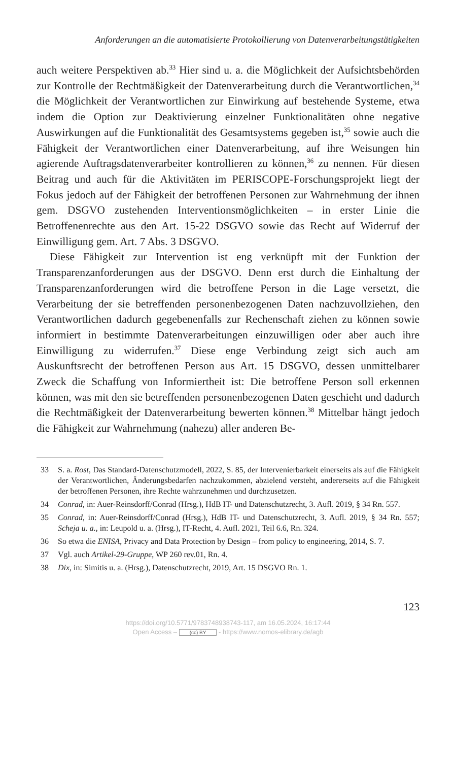Anforderungen an die automatisierte Protokollierung von Datenverarbeitungstätigkeiten
auch weitere Perspektiven ab.<sup>33</sup> Hier sind u. a. die Möglichkeit der Aufsichtsbehörden zur Kontrolle der Rechtmäßigkeit der Datenverarbeitung durch die Verantwortlichen,<sup>34</sup> die Möglichkeit der Verantwortlichen zur Einwirkung auf bestehende Systeme, etwa indem die Option zur Deaktivierung einzelner Funktionalitäten ohne negative Auswirkungen auf die Funktionalität des Gesamtsystems gegeben ist,<sup>35</sup> sowie auch die Fähigkeit der Verantwortlichen einer Datenverarbeitung, auf ihre Weisungen hin agierende Auftragsdatenverarbeiter kontrollieren zu können,<sup>36</sup> zu nennen. Für diesen Beitrag und auch für die Aktivitäten im PERISCOPE-Forschungsprojekt liegt der Fokus jedoch auf der Fähigkeit der betroffenen Personen zur Wahrnehmung der ihnen gem. DSGVO zustehenden Interventionsmöglichkeiten – in erster Linie die Betroffenenrechte aus den Art. 15-22 DSGVO sowie das Recht auf Widerruf der Einwilligung gem. Art. 7 Abs. 3 DSGVO.
Diese Fähigkeit zur Intervention ist eng verknüpft mit der Funktion der Transparenzanforderungen aus der DSGVO. Denn erst durch die Einhaltung der Transparenzanforderungen wird die betroffene Person in die Lage versetzt, die Verarbeitung der sie betreffenden personenbezogenen Daten nachzuvollziehen, den Verantwortlichen dadurch gegebenenfalls zur Rechenschaft ziehen zu können sowie informiert in bestimmte Datenverarbeitungen einzuwilligen oder aber auch ihre Einwilligung zu widerrufen.<sup>37</sup> Diese enge Verbindung zeigt sich auch am Auskunftsrecht der betroffenen Person aus Art. 15 DSGVO, dessen unmittelbarer Zweck die Schaffung von Informiertheit ist: Die betroffene Person soll erkennen können, was mit den sie betreffenden personenbezogenen Daten geschieht und dadurch die Rechtmäßigkeit der Datenverarbeitung bewerten können.<sup>38</sup> Mittelbar hängt jedoch die Fähigkeit zur Wahrnehmung (nahezu) aller anderen Be-
33 S. a. Rost, Das Standard-Datenschutzmodell, 2022, S. 85, der Intervenierbarkeit einerseits als auf die Fähigkeit der Verantwortlichen, Änderungsbedarfen nachzukommen, abzielend versteht, andererseits auf die Fähigkeit der betroffenen Personen, ihre Rechte wahrzunehmen und durchzusetzen.
34 Conrad, in: Auer-Reinsdorff/Conrad (Hrsg.), HdB IT- und Datenschutzrecht, 3. Aufl. 2019, § 34 Rn. 557.
35 Conrad, in: Auer-Reinsdorff/Conrad (Hrsg.), HdB IT- und Datenschutzrecht, 3. Aufl. 2019, § 34 Rn. 557; Scheja u. a., in: Leupold u. a. (Hrsg.), IT-Recht, 4. Aufl. 2021, Teil 6.6, Rn. 324.
36 So etwa die ENISA, Privacy and Data Protection by Design – from policy to engineering, 2014, S. 7.
37 Vgl. auch Artikel-29-Gruppe, WP 260 rev.01, Rn. 4.
38 Dix, in: Simitis u. a. (Hrsg.), Datenschutzrecht, 2019, Art. 15 DSGVO Rn. 1.
123
https://doi.org/10.5771/9783748938743-117, am 16.05.2024, 16:17:44
Open Access – (cc) BY - https://www.nomos-elibrary.de/agb